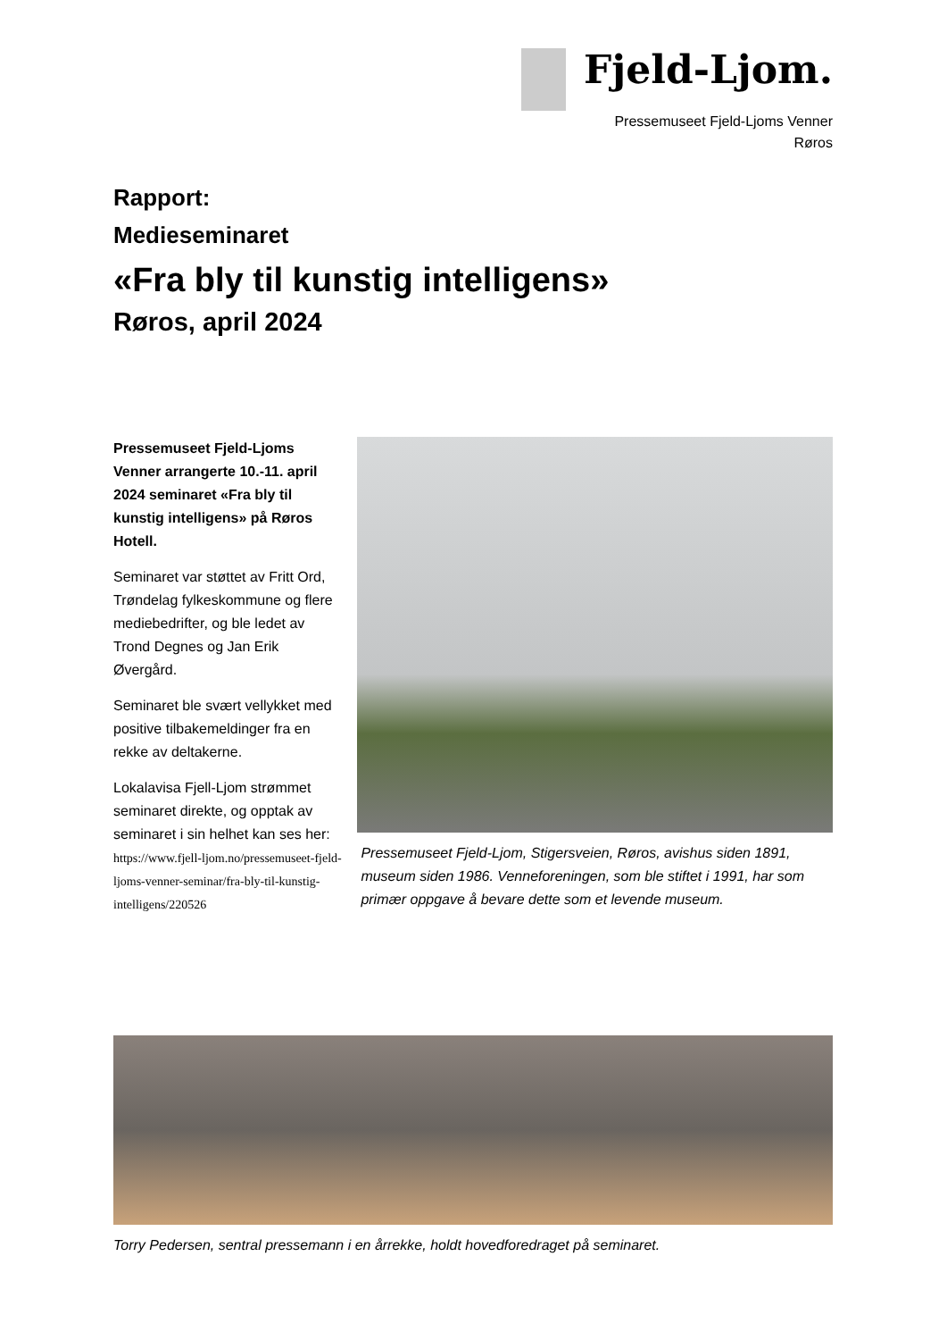Fjeld-Ljom.
Pressemuseet Fjeld-Ljoms Venner
Røros
Rapport:
Medieseminaret
«Fra bly til kunstig intelligens»
Røros, april 2024
Pressemuseet Fjeld-Ljoms Venner arrangerte 10.-11. april 2024 seminaret «Fra bly til kunstig intelligens» på Røros Hotell.
Seminaret var støttet av Fritt Ord, Trøndelag fylkeskommune og flere mediebedrifter, og ble ledet av Trond Degnes og Jan Erik Øvergård.
Seminaret ble svært vellykket med positive tilbakemeldinger fra en rekke av deltakerne.
Lokalavisa Fjell-Ljom strømmet seminaret direkte, og opptak av seminaret i sin helhet kan ses her:
https://www.fjell-ljom.no/pressemuseet-fjeld-ljoms-venner-seminar/fra-bly-til-kunstig-intelligens/220526
Pressemuseet Fjeld-Ljom, Stigersveien, Røros, avishus siden 1891, museum siden 1986. Venneforeningen, som ble stiftet i 1991, har som primær oppgave å bevare dette som et levende museum.
Torry Pedersen, sentral pressemann i en årrekke, holdt hovedforedraget på seminaret.